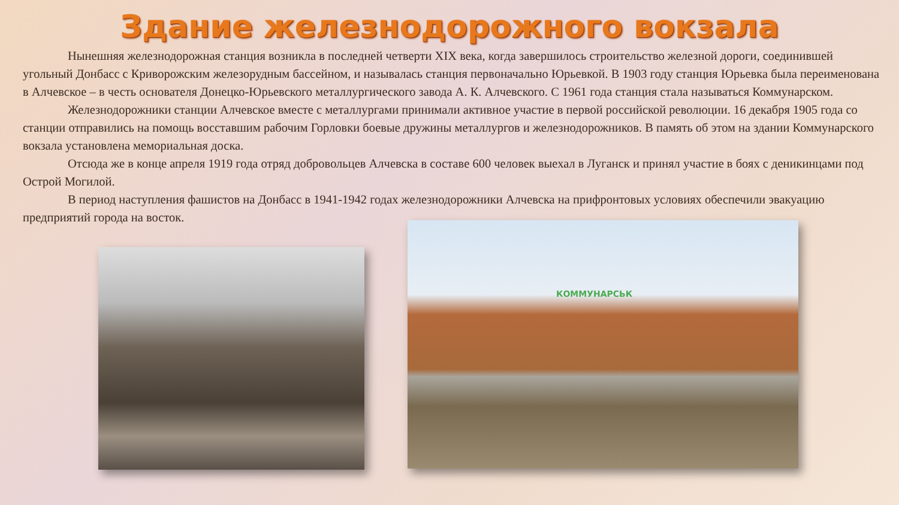Здание железнодорожного вокзала
Нынешняя железнодорожная станция возникла в последней четверти XIX века, когда завершилось строительство железной дороги, соединившей угольный Донбасс с Криворожским железорудным бассейном, и называлась станция первоначально Юрьевкой. В 1903 году станция Юрьевка была переименована в Алчевское – в честь основателя Донецко-Юрьевского металлургического завода А. К. Алчевского. С 1961 года станция стала называться Коммунарском.
Железнодорожники станции Алчевское вместе с металлургами принимали активное участие в первой российской революции. 16 декабря 1905 года со станции отправились на помощь восставшим рабочим Горловки боевые дружины металлургов и железнодорожников. В память об этом на здании Коммунарского вокзала установлена мемориальная доска.
Отсюда же в конце апреля 1919 года отряд добровольцев Алчевска в составе 600 человек выехал в Луганск и принял участие в боях с деникинцами под Острой Могилой.
В период наступления фашистов на Донбасс в 1941-1942 годах железнодорожники Алчевска на прифронтовых условиях обеспечили эвакуацию предприятий города на восток.
КОММУНАРСЬК